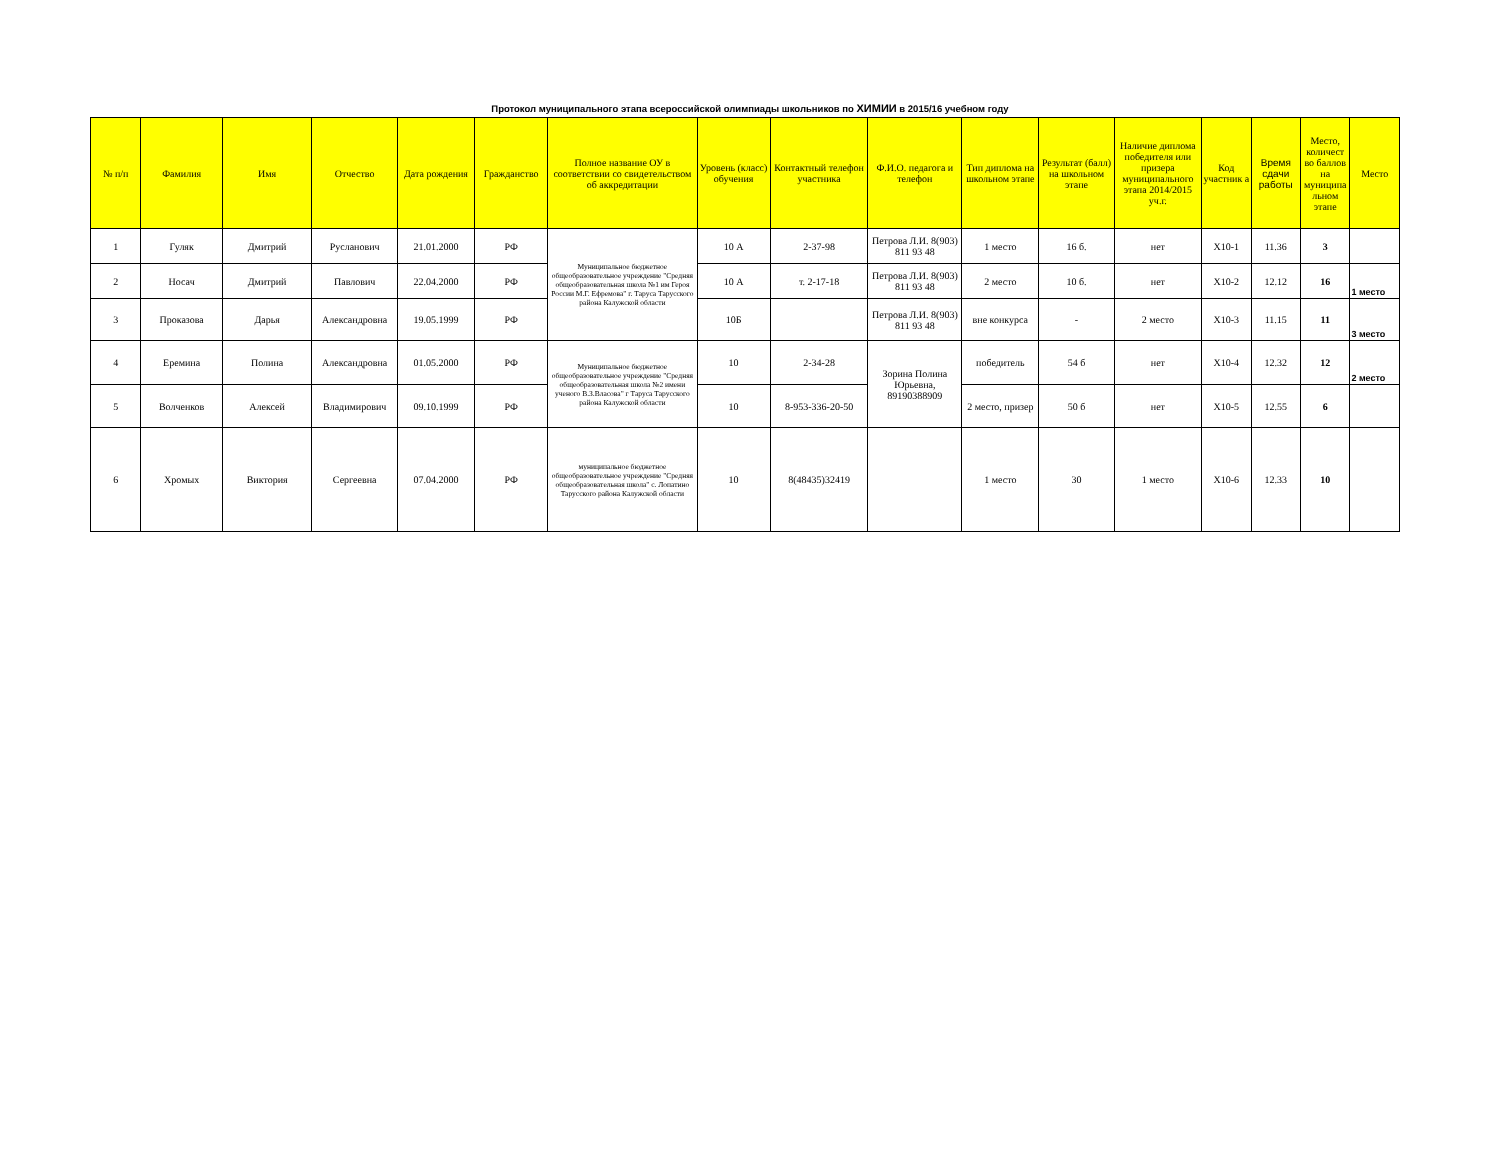Протокол муниципального этапа всероссийской олимпиады школьников по ХИМИИ в 2015/16 учебном году
| № п/п | Фамилия | Имя | Отчество | Дата рождения | Гражданство | Полное название ОУ в соответствии со свидетельством об аккредитации | Уровень (класс) обучения | Контактный телефон участника | Ф.И.О. педагога и телефон | Тип диплома на школьном этапе | Результат (балл) на школьном этапе | Наличие диплома победителя или призера муниципального этапа 2014/2015 уч.г. | Код участник а | Время сдачи работы | Место, количест во баллов на муниципа льном этапе | Место |
| --- | --- | --- | --- | --- | --- | --- | --- | --- | --- | --- | --- | --- | --- | --- | --- | --- |
| 1 | Гуляк | Дмитрий | Русланович | 21.01.2000 | РФ | Муниципальное бюджетное общеобразовательное учреждение "Средняя общеобразовательная школа №1 им Героя России М.Г. Ефремова" г. Таруса Тарусского района Калужской области | 10 А | 2-37-98 | Петрова Л.И. 8(903) 811 93 48 | 1 место | 16 б. | нет | Х10-1 | 11.36 | 3 | |
| 2 | Носач | Дмитрий | Павлович | 22.04.2000 | РФ | | 10 А | т. 2-17-18 | Петрова Л.И. 8(903) 811 93 48 | 2 место | 10 б. | нет | Х10-2 | 12.12 | 16 | 1 место |
| 3 | Проказова | Дарья | Александровна | 19.05.1999 | РФ | | 10Б | | Петрова Л.И. 8(903) 811 93 48 | вне конкурса | - | 2 место | Х10-3 | 11.15 | 11 | 3 место |
| 4 | Еремина | Полина | Александровна | 01.05.2000 | РФ | Муниципальное бюджетное общеобразовательное учреждение "Средняя общеобразовательная школа №2 имени ученого В.З.Власова" г Таруса Тарусского района Калужской области | 10 | 2-34-28 | Зорина Полина Юрьевна, 89190388909 | победитель | 54 б | нет | Х10-4 | 12.32 | 12 | 2 место |
| 5 | Волченков | Алексей | Владимирович | 09.10.1999 | РФ | | 10 | 8-953-336-20-50 | | 2 место, призер | 50 б | нет | Х10-5 | 12.55 | 6 | |
| 6 | Хромых | Виктория | Сергеевна | 07.04.2000 | РФ | муниципальное бюджетное общеобразовательное учреждение "Средняя общеобразовательная школа" с. Лопатино Тарусского района Калужской области | 10 | 8(48435)32419 | | 1 место | 30 | 1 место | Х10-6 | 12.33 | 10 | |